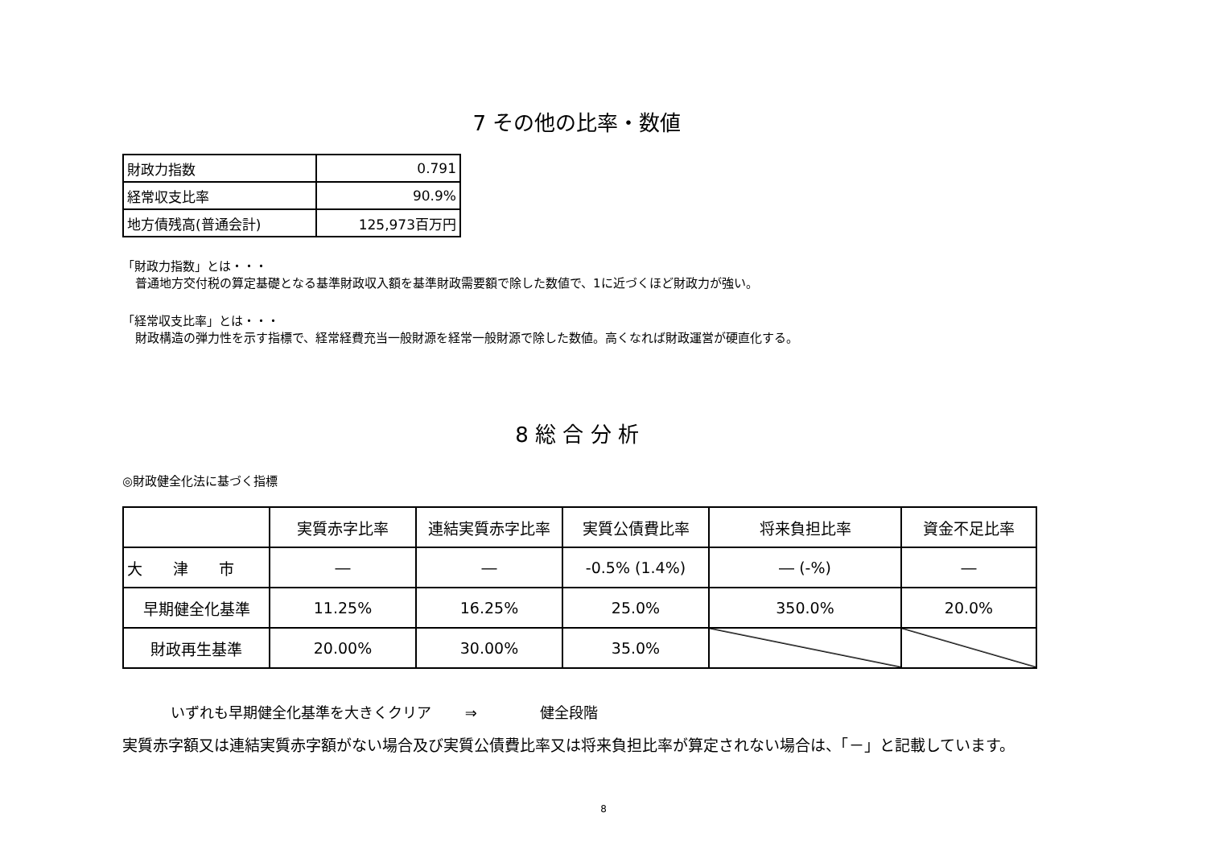7 その他の比率・数値
| 財政力指数 | 0.791 |
| 経常収支比率 | 90.9% |
| 地方債残高(普通会計) | 125,973百万円 |
「財政力指数」とは・・・
普通地方交付税の算定基礎となる基準財政収入額を基準財政需要額で除した数値で、1に近づくほど財政力が強い。
「経常収支比率」とは・・・
財政構造の弾力性を示す指標で、経常経費充当一般財源を経常一般財源で除した数値。高くなれば財政運営が硬直化する。
8 総 合 分 析
◎財政健全化法に基づく指標
| | 実質赤字比率 | 連結実質赤字比率 | 実質公債費比率 | 将来負担比率 | 資金不足比率 |
| --- | --- | --- | --- | --- | --- |
| 大 津 市 | ― | ― | -0.5% (1.4%) | ― (-%) | ― |
| 早期健全化基準 | 11.25% | 16.25% | 25.0% | 350.0% | 20.0% |
| 財政再生基準 | 20.00% | 30.00% | 35.0% | | |
いずれも早期健全化基準を大きくクリア　　 ⇒　　　　 健全段階
実質赤字額又は連結実質赤字額がない場合及び実質公債費比率又は将来負担比率が算定されない場合は、「－」と記載しています。
8